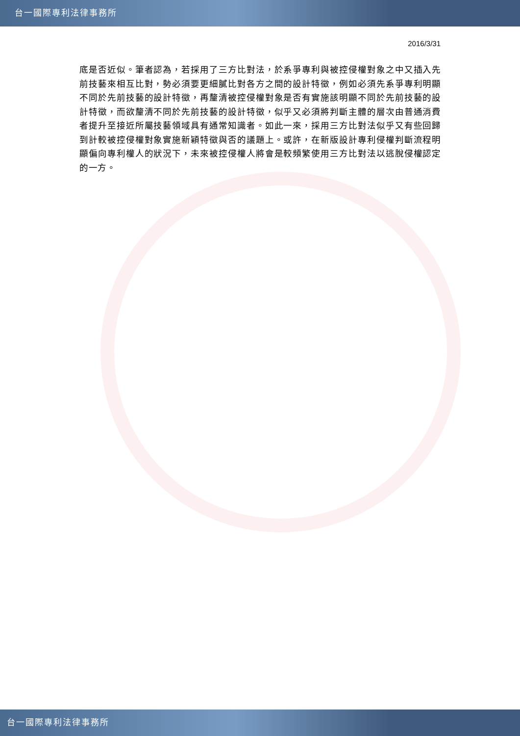台一國際專利法律事務所
2016/3/31
底是否近似。筆者認為，若採用了三方比對法，於系爭專利與被控侵權對象之中又插入先前技藝來相互比對，勢必須要更細膩比對各方之間的設計特徵，例如必須先系爭專利明顯不同於先前技藝的設計特徵，再釐清被控侵權對象是否有實施該明顯不同於先前技藝的設計特徵，而欲釐清不同於先前技藝的設計特徵，似乎又必須將判斷主體的層次由普通消費者提升至接近所屬技藝領域具有通常知識者。如此一來，採用三方比對法似乎又有些回歸到計較被控侵權對象實施新穎特徵與否的議題上。或許，在新版設計專利侵權判斷流程明顯偏向專利權人的狀況下，未來被控侵權人將會是較頻繁使用三方比對法以逃脫侵權認定的一方。
台一國際專利法律事務所